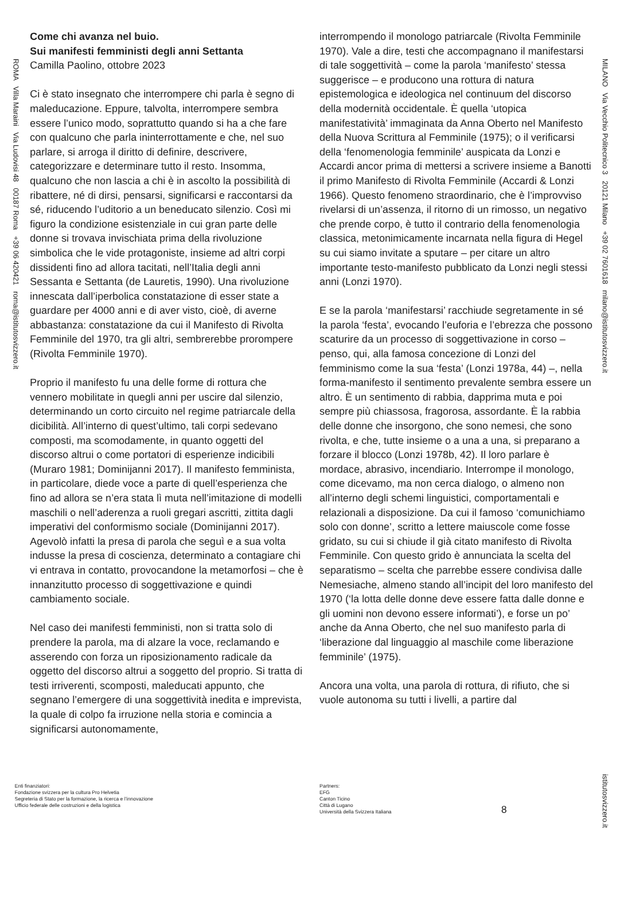ROMA Villa Maraini Via Ludovisi 48 00187 Roma +39 06 420421 roma@istitutosvizzero.it
MILANO Via Vecchio Politecnico 3 20121 Milano +39 02 7601618 milano@istitutosvizzero.it
istitutosvizzero.it
Come chi avanza nel buio.
Sui manifesti femministi degli anni Settanta
Camilla Paolino, ottobre 2023
Ci è stato insegnato che interrompere chi parla è segno di maleducazione. Eppure, talvolta, interrompere sembra essere l’unico modo, soprattutto quando si ha a che fare con qualcuno che parla ininterrottamente e che, nel suo parlare, si arroga il diritto di definire, descrivere, categorizzare e determinare tutto il resto. Insomma, qualcuno che non lascia a chi è in ascolto la possibilità di ribattere, né di dirsi, pensarsi, significarsi e raccontarsi da sé, riducendo l’uditorio a un beneducato silenzio. Così mi figuro la condizione esistenziale in cui gran parte delle donne si trovava invischiata prima della rivoluzione simbolica che le vide protagoniste, insieme ad altri corpi dissidenti fino ad allora tacitati, nell’Italia degli anni Sessanta e Settanta (de Lauretis, 1990). Una rivoluzione innescata dall’iperbolica constatazione di esser state a guardare per 4000 anni e di aver visto, cioè, di averne abbastanza: constatazione da cui il Manifesto di Rivolta Femminile del 1970, tra gli altri, sembrerebbe prorompere (Rivolta Femminile 1970).
Proprio il manifesto fu una delle forme di rottura che vennero mobilitate in quegli anni per uscire dal silenzio, determinando un corto circuito nel regime patriarcale della dicibilità. All’interno di quest’ultimo, tali corpi sedevano composti, ma scomodamente, in quanto oggetti del discorso altrui o come portatori di esperienze indicibili (Muraro 1981; Dominijanni 2017). Il manifesto femminista, in particolare, diede voce a parte di quell’esperienza che fino ad allora se n’era stata lì muta nell’imitazione di modelli maschili o nell’aderenza a ruoli gregari ascritti, zittita dagli imperativi del conformismo sociale (Dominijanni 2017). Agevolò infatti la presa di parola che seguì e a sua volta indusse la presa di coscienza, determinato a contagiare chi vi entrava in contatto, provocandone la metamorfosi – che è innanzitutto processo di soggettivazione e quindi cambiamento sociale.
Nel caso dei manifesti femministi, non si tratta solo di prendere la parola, ma di alzare la voce, reclamando e asserendo con forza un riposizionamento radicale da oggetto del discorso altrui a soggetto del proprio. Si tratta di testi irriverenti, scomposti, maleducati appunto, che segnano l’emergere di una soggettività inedita e imprevista, la quale di colpo fa irruzione nella storia e comincia a significarsi autonomamente,
interrompendo il monologo patriarcale (Rivolta Femminile 1970). Vale a dire, testi che accompagnano il manifestarsi di tale soggettività – come la parola ‘manifesto’ stessa suggerisce – e producono una rottura di natura epistemologica e ideologica nel continuum del discorso della modernità occidentale. È quella ‘utopica manifestatività’ immaginata da Anna Oberto nel Manifesto della Nuova Scrittura al Femminile (1975); o il verificarsi della ‘fenomenologia femminile’ auspicata da Lonzi e Accardi ancor prima di mettersi a scrivere insieme a Banotti il primo Manifesto di Rivolta Femminile (Accardi & Lonzi 1966). Questo fenomeno straordinario, che è l’improvviso rivelarsi di un’assenza, il ritorno di un rimosso, un negativo che prende corpo, è tutto il contrario della fenomenologia classica, metonimicamente incarnata nella figura di Hegel su cui siamo invitate a sputare – per citare un altro importante testo-manifesto pubblicato da Lonzi negli stessi anni (Lonzi 1970).
E se la parola ‘manifestarsi’ racchiude segretamente in sé la parola ‘festa’, evocando l’euforia e l’ebrezza che possono scaturire da un processo di soggettivazione in corso – penso, qui, alla famosa concezione di Lonzi del femminismo come la sua ‘festa’ (Lonzi 1978a, 44) –, nella forma-manifesto il sentimento prevalente sembra essere un altro. È un sentimento di rabbia, dapprima muta e poi sempre più chiassosa, fragorosa, assordante. È la rabbia delle donne che insorgono, che sono nemesi, che sono rivolta, e che, tutte insieme o a una a una, si preparano a forzare il blocco (Lonzi 1978b, 42). Il loro parlare è mordace, abrasivo, incendiario. Interrompe il monologo, come dicevamo, ma non cerca dialogo, o almeno non all’interno degli schemi linguistici, comportamentali e relazionali a disposizione. Da cui il famoso ‘comunichiamo solo con donne’, scritto a lettere maiuscole come fosse gridato, su cui si chiude il già citato manifesto di Rivolta Femminile. Con questo grido è annunciata la scelta del separatismo – scelta che parrebbe essere condivisa dalle Nemesiache, almeno stando all’incipit del loro manifesto del 1970 (‘la lotta delle donne deve essere fatta dalle donne e gli uomini non devono essere informati’), e forse un po’ anche da Anna Oberto, che nel suo manifesto parla di ‘liberazione dal linguaggio al maschile come liberazione femminile’ (1975).
Ancora una volta, una parola di rottura, di rifiuto, che si vuole autonoma su tutti i livelli, a partire dal
Enti finanziatori:
Fondazione svizzera per la cultura Pro Helvetia
Segreteria di Stato per la formazione, la ricerca e l’innovazione
Ufficio federale delle costruzioni e della logistica
Partners:
EFG
Canton Ticino
Città di Lugano
Università della Svizzera Italiana
8